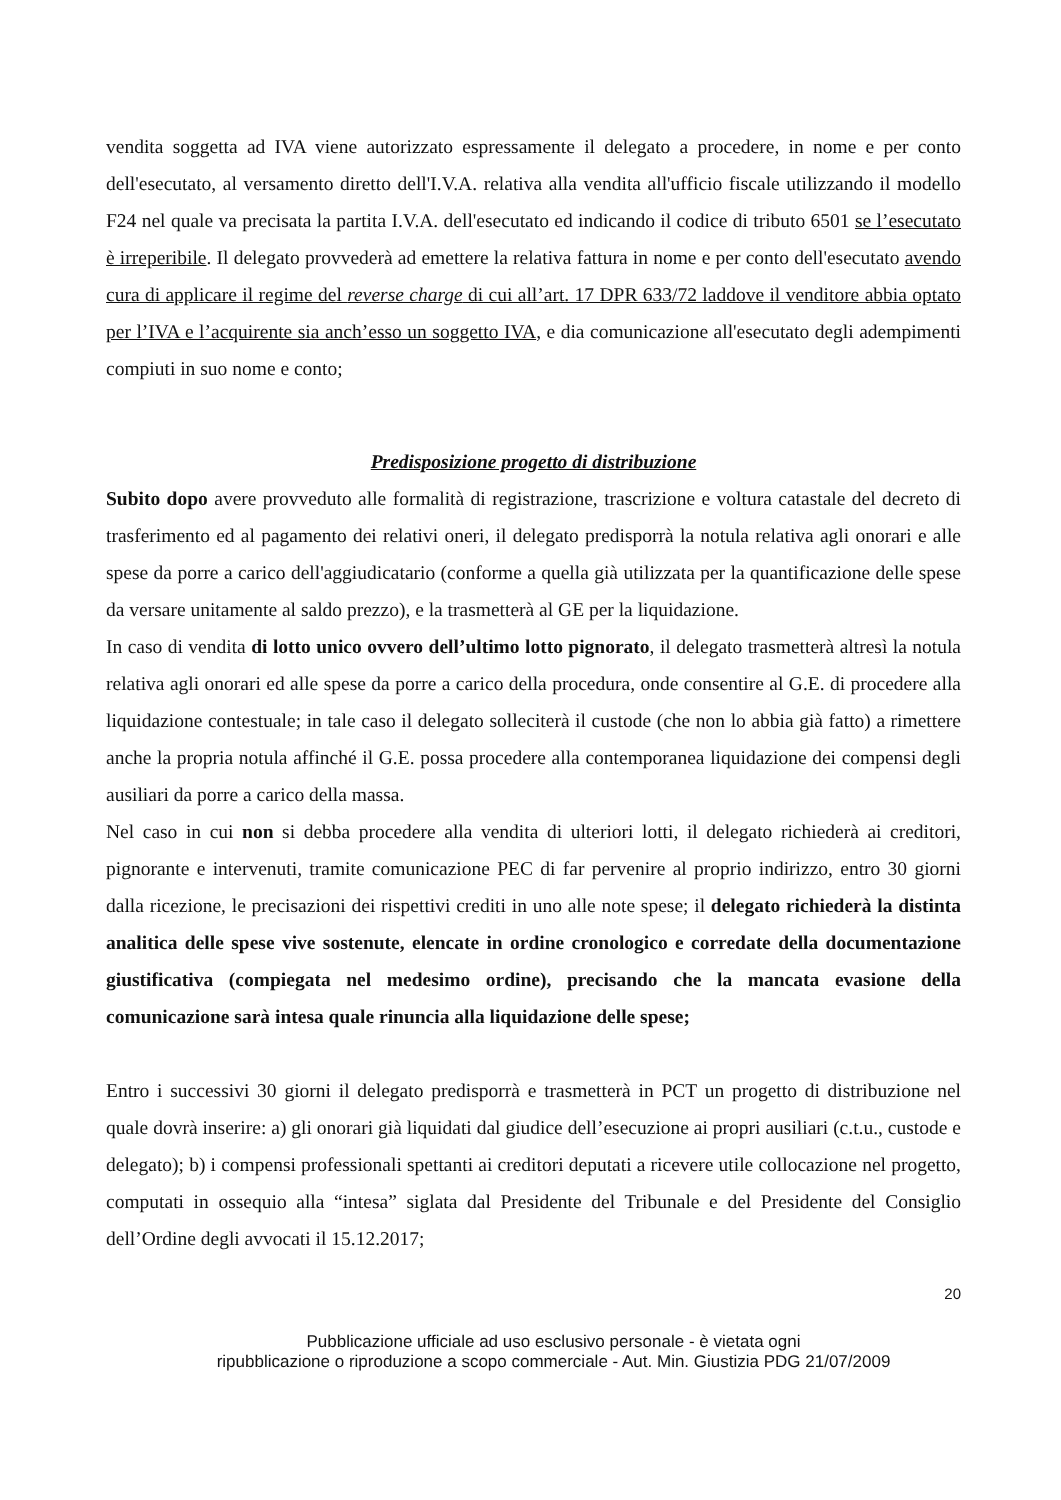vendita soggetta ad IVA viene autorizzato espressamente il delegato a procedere, in nome e per conto dell'esecutato, al versamento diretto dell'I.V.A. relativa alla vendita all'ufficio fiscale utilizzando il modello F24 nel quale va precisata la partita I.V.A. dell'esecutato ed indicando il codice di tributo 6501 se l’esecutato è irreperibile. Il delegato provvederà ad emettere la relativa fattura in nome e per conto dell'esecutato avendo cura di applicare il regime del reverse charge di cui all’art. 17 DPR 633/72 laddove il venditore abbia optato per l’IVA e l’acquirente sia anch’esso un soggetto IVA, e dia comunicazione all'esecutato degli adempimenti compiuti in suo nome e conto;
Predisposizione progetto di distribuzione
Subito dopo avere provveduto alle formalità di registrazione, trascrizione e voltura catastale del decreto di trasferimento ed al pagamento dei relativi oneri, il delegato predisporrà la notula relativa agli onorari e alle spese da porre a carico dell'aggiudicatario (conforme a quella già utilizzata per la quantificazione delle spese da versare unitamente al saldo prezzo), e la trasmetterà al GE per la liquidazione.
In caso di vendita di lotto unico ovvero dell’ultimo lotto pignorato, il delegato trasmetterà altresì la notula relativa agli onorari ed alle spese da porre a carico della procedura, onde consentire al G.E. di procedere alla liquidazione contestuale; in tale caso il delegato solleciterà il custode (che non lo abbia già fatto) a rimettere anche la propria notula affinché il G.E. possa procedere alla contemporanea liquidazione dei compensi degli ausiliari da porre a carico della massa.
Nel caso in cui non si debba procedere alla vendita di ulteriori lotti, il delegato richiederà ai creditori, pignorante e intervenuti, tramite comunicazione PEC di far pervenire al proprio indirizzo, entro 30 giorni dalla ricezione, le precisazioni dei rispettivi crediti in uno alle note spese; il delegato richiederà la distinta analitica delle spese vive sostenute, elencate in ordine cronologico e corredate della documentazione giustificativa (compiegata nel medesimo ordine), precisando che la mancata evasione della comunicazione sarà intesa quale rinuncia alla liquidazione delle spese;
Entro i successivi 30 giorni il delegato predisporrà e trasmetterà in PCT un progetto di distribuzione nel quale dovrà inserire: a) gli onorari già liquidati dal giudice dell’esecuzione ai propri ausiliari (c.t.u., custode e delegato); b) i compensi professionali spettanti ai creditori deputati a ricevere utile collocazione nel progetto, computati in ossequio alla “intesa” siglata dal Presidente del Tribunale e del Presidente del Consiglio dell’Ordine degli avvocati il 15.12.2017;
20
Pubblicazione ufficiale ad uso esclusivo personale - è vietata ogni
ripubblicazione o riproduzione a scopo commerciale - Aut. Min. Giustizia PDG 21/07/2009